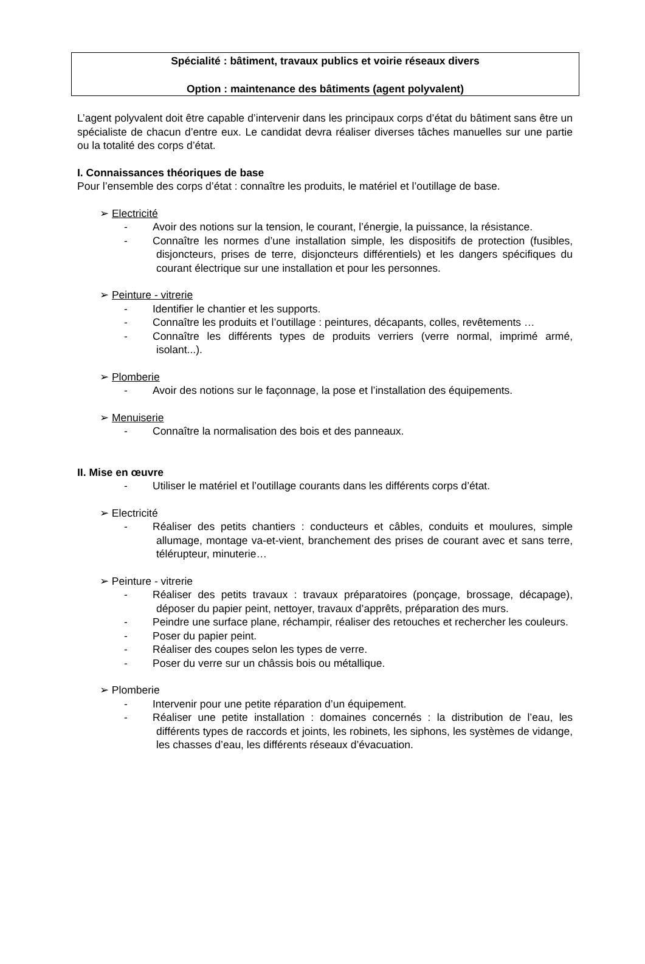Spécialité : bâtiment, travaux publics et voirie réseaux divers
Option : maintenance des bâtiments (agent polyvalent)
L’agent polyvalent doit être capable d’intervenir dans les principaux corps d’état du bâtiment sans être un spécialiste de chacun d’entre eux. Le candidat devra réaliser diverses tâches manuelles sur une partie ou la totalité des corps d’état.
I. Connaissances théoriques de base
Pour l’ensemble des corps d’état : connaître les produits, le matériel et l’outillage de base.
➢ Electricité
- Avoir des notions sur la tension, le courant, l’énergie, la puissance, la résistance.
- Connaître les normes d’une installation simple, les dispositifs de protection (fusibles, disjoncteurs, prises de terre, disjoncteurs différentiels) et les dangers spécifiques du courant électrique sur une installation et pour les personnes.
➢ Peinture - vitrerie
- Identifier le chantier et les supports.
- Connaître les produits et l’outillage : peintures, décapants, colles, revêtements …
- Connaître les différents types de produits verriers (verre normal, imprimé armé, isolant...).
➢ Plomberie
- Avoir des notions sur le façonnage, la pose et l’installation des équipements.
➢ Menuiserie
- Connaître la normalisation des bois et des panneaux.
II. Mise en œuvre
- Utiliser le matériel et l’outillage courants dans les différents corps d’état.
➢ Electricité
- Réaliser des petits chantiers : conducteurs et câbles, conduits et moulures, simple allumage, montage va-et-vient, branchement des prises de courant avec et sans terre, télérupteur, minuterie…
➢ Peinture - vitrerie
- Réaliser des petits travaux : travaux préparatoires (ponçage, brossage, décapage), déposer du papier peint, nettoyer, travaux d’apprêts, préparation des murs.
- Peindre une surface plane, réchampir, réaliser des retouches et rechercher les couleurs.
- Poser du papier peint.
- Réaliser des coupes selon les types de verre.
- Poser du verre sur un châssis bois ou métallique.
➢ Plomberie
- Intervenir pour une petite réparation d’un équipement.
- Réaliser une petite installation : domaines concernés : la distribution de l’eau, les différents types de raccords et joints, les robinets, les siphons, les systèmes de vidange, les chasses d’eau, les différents réseaux d’évacuation.